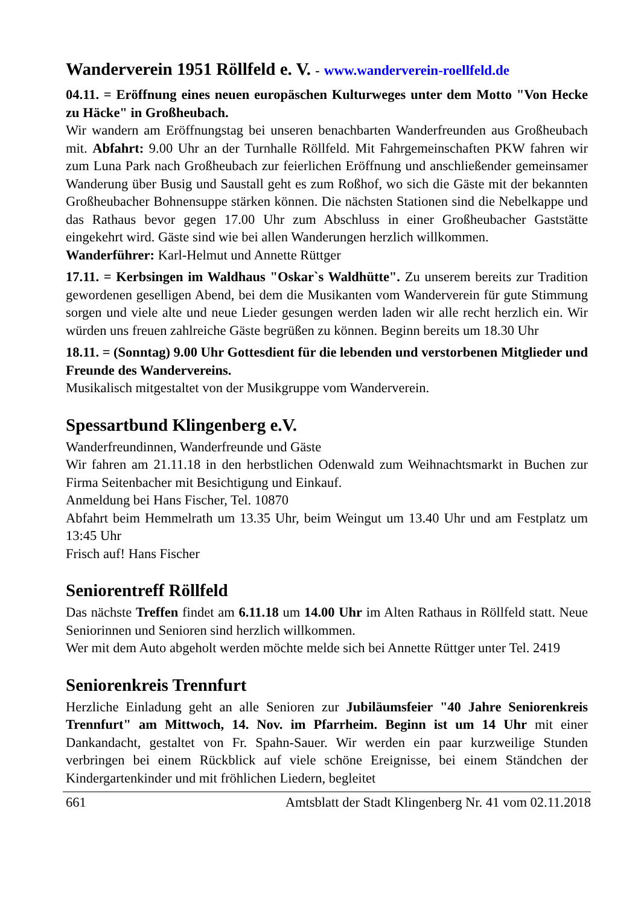Wanderverein 1951 Röllfeld e. V. - www.wanderverein-roellfeld.de
04.11. = Eröffnung eines neuen europäschen Kulturweges unter dem Motto "Von Hecke zu Häcke" in Großheubach.
Wir wandern am Eröffnungstag bei unseren benachbarten Wanderfreunden aus Großheubach mit. Abfahrt: 9.00 Uhr an der Turnhalle Röllfeld. Mit Fahrgemein­schaften PKW fahren wir zum Luna Park nach Großheubach zur feierlichen Eröff­nung und anschließender gemeinsamer Wanderung über Busig und Saustall geht es zum Roßhof, wo sich die Gäste mit der bekannten Großheubacher Bohnensuppe stärken können. Die nächsten Stationen sind die Nebelkappe und das Rathaus bevor gegen 17.00 Uhr zum Abschluss in einer Großheubacher Gaststätte eingekehrt wird. Gäste sind wie bei allen Wanderungen herzlich willkommen.
Wanderführer: Karl-Helmut und Annette Rüttger
17.11. = Kerbsingen im Waldhaus "Oskar`s Waldhütte". Zu unserem bereits zur Tradition gewordenen geselligen Abend, bei dem die Musikanten vom Wanderver­ein für gute Stimmung sorgen und viele alte und neue Lieder gesungen werden laden wir alle recht herzlich ein. Wir würden uns freuen zahlreiche Gäste begrüßen zu können. Beginn bereits um 18.30 Uhr
18.11. = (Sonntag) 9.00 Uhr Gottesdient für die lebenden und verstorbenen Mitglieder und Freunde des Wandervereins.
Musikalisch mitgestaltet von der Musikgruppe vom Wanderverein.
Spessartbund Klingenberg e.V.
Wanderfreundinnen, Wanderfreunde und Gäste
Wir fahren am 21.11.18 in den herbstlichen Odenwald zum Weihnachtsmarkt in Bu­chen zur Firma Seitenbacher mit Besichtigung und Einkauf.
Anmeldung bei Hans Fischer, Tel. 10870
Abfahrt beim Hemmelrath um 13.35 Uhr, beim Weingut um 13.40 Uhr und am Festplatz um 13:45 Uhr
Frisch auf! Hans Fischer
Seniorentreff Röllfeld
Das nächste Treffen findet am 6.11.18 um 14.00 Uhr im Alten Rathaus in Röllfeld statt. Neue Seniorinnen und Senioren sind herzlich willkommen.
Wer mit dem Auto abgeholt werden möchte melde sich bei Annette Rüttger unter Tel. 2419
Seniorenkreis Trennfurt
Herzliche Einladung geht an alle Senioren zur Jubiläumsfeier "40 Jahre Senio­renkreis Trennfurt" am Mittwoch, 14. Nov. im Pfarrheim. Beginn ist um 14 Uhr mit einer Dankandacht, gestaltet von Fr. Spahn-Sauer. Wir werden ein paar kurzweilige Stunden verbringen bei einem Rückblick auf viele schöne Ereignisse, bei einem Ständchen der Kindergartenkinder und mit fröhlichen Liedern, begleitet
661 Amtsblatt der Stadt Klingenberg Nr. 41 vom 02.11.2018